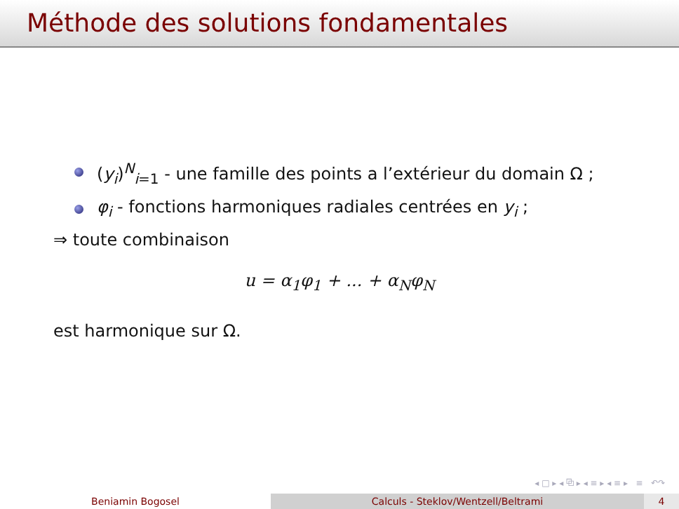Méthode des solutions fondamentales
(y<sub>i</sub>)<sup>N</sup><sub>i=1</sub> - une famille des points a l’extérieur du domain Ω ;
φ<sub>i</sub> - fonctions harmoniques radiales centrées en y<sub>i</sub> ;
⇒ toute combinaison
u = α<sub>1</sub>φ<sub>1</sub> + ... + α<sub>N</sub>φ<sub>N</sub>
est harmonique sur Ω.
◂ □ ▸ ◂ ⧉ ▸ ◂ ≡ ▸ ◂ ≡ ▸ ≡ ↶↷
Beniamin Bogosel Calculs - Steklov/Wentzell/Beltrami 4